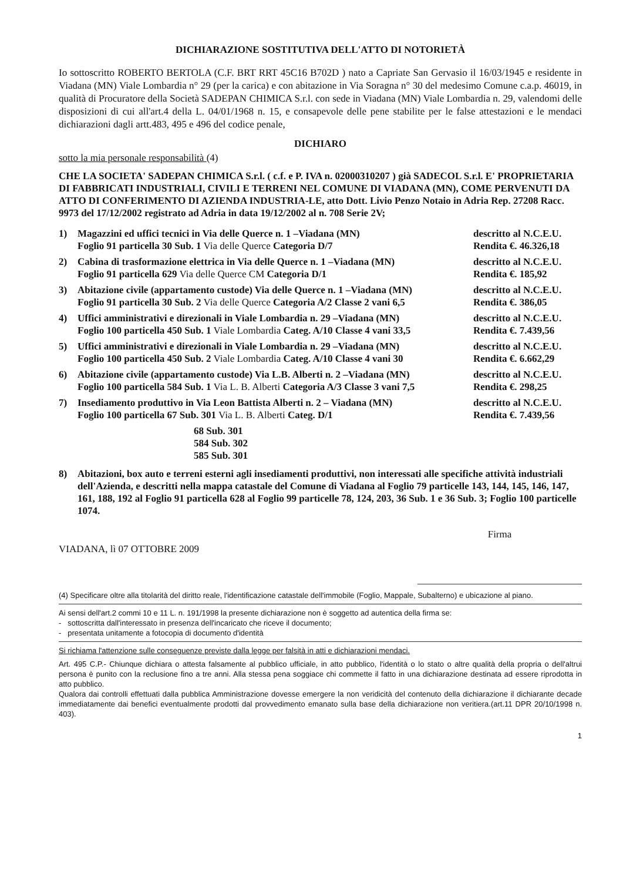DICHIARAZIONE SOSTITUTIVA DELL'ATTO DI NOTORIETÀ
Io sottoscritto ROBERTO BERTOLA (C.F. BRT RRT 45C16 B702D ) nato a Capriate San Gervasio il 16/03/1945 e residente in Viadana (MN) Viale Lombardia n° 29 (per la carica) e con abitazione in Via Soragna n° 30 del medesimo Comune c.a.p. 46019, in qualità di Procuratore della Società SADEPAN CHIMICA S.r.l. con sede in Viadana (MN) Viale Lombardia n. 29, valendomi delle disposizioni di cui all'art.4 della L. 04/01/1968 n. 15, e consapevole delle pene stabilite per le false attestazioni e le mendaci dichiarazioni dagli artt.483, 495 e 496 del codice penale,
DICHIARO
sotto la mia personale responsabilità (4)
CHE LA SOCIETA' SADEPAN CHIMICA S.r.l. ( c.f. e P. IVA n. 02000310207 ) già SADECOL S.r.l. E' PROPRIETARIA DI FABBRICATI INDUSTRIALI, CIVILI E TERRENI NEL COMUNE DI VIADANA (MN), COME PERVENUTI DA ATTO DI CONFERIMENTO DI AZIENDA INDUSTRIA-LE, atto Dott. Livio Penzo Notaio in Adria Rep. 27208 Racc. 9973 del 17/12/2002 registrato ad Adria in data 19/12/2002 al n. 708 Serie 2V;
1) Magazzini ed uffici tecnici in Via delle Querce n. 1 –Viadana (MN) descritto al N.C.E.U.
Foglio 91 particella 30 Sub. 1 Via delle Querce Categoria D/7 Rendita €. 46.326,18
2) Cabina di trasformazione elettrica in Via delle Querce n. 1 –Viadana (MN) descritto al N.C.E.U.
Foglio 91 particella 629 Via delle Querce CM Categoria D/1 Rendita €. 185,92
3) Abitazione civile (appartamento custode) Via delle Querce n. 1 –Viadana (MN) descritto al N.C.E.U.
Foglio 91 particella 30 Sub. 2 Via delle Querce Categoria A/2 Classe 2 vani 6,5 Rendita €. 386,05
4) Uffici amministrativi e direzionali in Viale Lombardia n. 29 –Viadana (MN) descritto al N.C.E.U.
Foglio 100 particella 450 Sub. 1 Viale Lombardia Categ. A/10 Classe 4 vani 33,5 Rendita €. 7.439,56
5) Uffici amministrativi e direzionali in Viale Lombardia n. 29 –Viadana (MN) descritto al N.C.E.U.
Foglio 100 particella 450 Sub. 2 Viale Lombardia Categ. A/10 Classe 4 vani 30 Rendita €. 6.662,29
6) Abitazione civile (appartamento custode) Via L.B. Alberti n. 2 –Viadana (MN) descritto al N.C.E.U.
Foglio 100 particella 584 Sub. 1 Via L. B. Alberti Categoria A/3 Classe 3 vani 7,5 Rendita €. 298,25
7) Insediamento produttivo in Via Leon Battista Alberti n. 2 – Viadana (MN) descritto al N.C.E.U.
Foglio 100 particella 67 Sub. 301 Via L. B. Alberti Categ. D/1 Rendita €. 7.439,56
68 Sub. 301
584 Sub. 302
585 Sub. 301
8) Abitazioni, box auto e terreni esterni agli insediamenti produttivi, non interessati alle specifiche attività industriali dell'Azienda, e descritti nella mappa catastale del Comune di Viadana al Foglio 79 particelle 143, 144, 145, 146, 147, 161, 188, 192 al Foglio 91 particella 628 al Foglio 99 particelle 78, 124, 203, 36 Sub. 1 e 36 Sub. 3; Foglio 100 particelle 1074.
VIADANA, lì 07 OTTOBRE 2009
Firma
(4) Specificare oltre alla titolarità del diritto reale, l'identificazione catastale dell'immobile (Foglio, Mappale, Subalterno) e ubicazione al piano.
Ai sensi dell'art.2 commi 10 e 11 L. n. 191/1998 la presente dichiarazione non è soggetto ad autentica della firma se:
- sottoscritta dall'interessato in presenza dell'incaricato che riceve il documento;
- presentata unitamente a fotocopia di documento d'identità
Si richiama l'attenzione sulle conseguenze previste dalla legge per falsità in atti e dichiarazioni mendaci.
Art. 495 C.P.- Chiunque dichiara o attesta falsamente al pubblico ufficiale, in atto pubblico, l'identità o lo stato o altre qualità della propria o dell'altrui persona è punito con la reclusione fino a tre anni. Alla stessa pena soggiace chi commette il fatto in una dichiarazione destinata ad essere riprodotta in atto pubblico.
Qualora dai controlli effettuati dalla pubblica Amministrazione dovesse emergere la non veridicità del contenuto della dichiarazione il dichiarante decade immediatamente dai benefici eventualmente prodotti dal provvedimento emanato sulla base della dichiarazione non veritiera.(art.11 DPR 20/10/1998 n. 403).
1